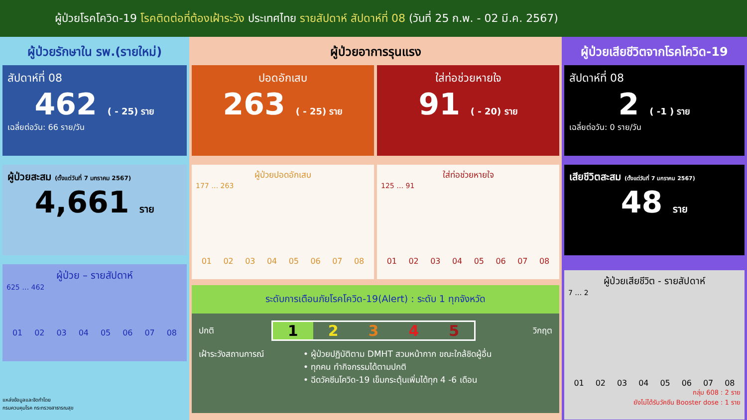ผู้ป่วยโรคโควิด-19 โรคติดต่อที่ต้องเฝ้าระวัง ประเทศไทย รายสัปดาห์ สัปดาห์ที่ 08 (วันที่ 25 ก.พ. - 02 มี.ค. 2567)
ผู้ป่วยรักษาใน รพ.(รายใหม่)
สัปดาห์ที่ 08
462 ( - 25) ราย
เฉลี่ยต่อวัน: 66 ราย/วัน
ผู้ป่วยสะสม (ตั้งแต่วันที่ 7 มกราคม 2567)
4,661 ราย
ผู้ป่วย – รายสัปดาห์
625 … 462
01 02 03 04 05 06 07 08
แหล่งข้อมูลและจัดทำโดย
กรมควบคุมโรค กระทรวงสาธารณสุข
ผู้ป่วยอาการรุนแรง
ปอดอักเสบ
263 ( - 25) ราย
ใส่ท่อช่วยหายใจ
91 ( - 20) ราย
ผู้ป่วยปอดอักเสบ
177 … 263
01 02 03 04 05 06 07 08
ใส่ท่อช่วยหายใจ
125 … 91
01 02 03 04 05 06 07 08
ระดับการเตือนภัยโรคโควิด-19(Alert) : ระดับ 1 ทุกจังหวัด
ปกติ 12345 วิกฤต
เฝ้าระวังสถานการณ์ • ผู้ป่วยปฏิบัติตาม DMHT สวมหน้ากาก ขณะใกล้ชิดผู้อื่น
• ทุกคน ทำกิจกรรมได้ตามปกติ
• ฉีดวัคซีนโควิด-19 เข็มกระตุ้นเพิ่มได้ทุก 4 -6 เดือน
ผู้ป่วยเสียชีวิตจากโรคโควิด-19
สัปดาห์ที่ 08
2 ( -1 ) ราย
เฉลี่ยต่อวัน: 0 ราย/วัน
เสียชีวิตสะสม (ตั้งแต่วันที่ 7 มกราคม 2567)
48 ราย
ผู้ป่วยเสียชีวิต - รายสัปดาห์
7 … 2
01 02 03 04 05 06 07 08
กลุ่ม 608 : 2 ราย
ยังไม่ได้รับวัคซีน Booster dose : 1 ราย